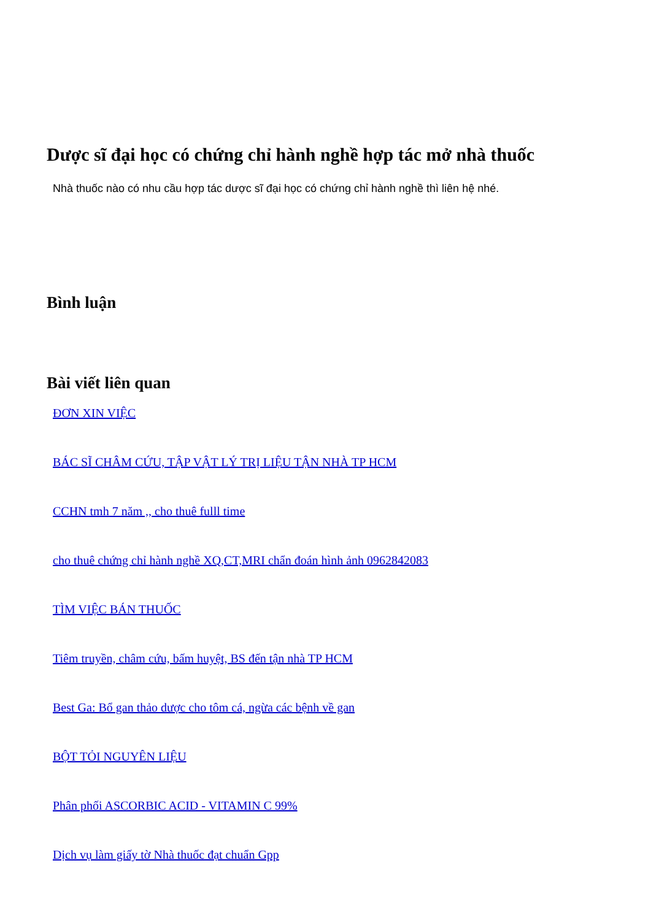Dược sĩ đại học có chứng chỉ hành nghề hợp tác mở nhà thuốc
Nhà thuốc nào có nhu cầu hợp tác dược sĩ đại học có chứng chỉ hành nghề thì liên hệ nhé.
Bình luận
Bài viết liên quan
ĐƠN XIN VIỆC
BÁC SĨ CHÂM CỨU, TẬP VẬT LÝ TRỊ LIỆU TẬN NHÀ TP HCM
CCHN tmh 7 năm ,, cho thuê fulll time
cho thuê chứng chỉ hành nghề XQ,CT,MRI chẩn đoán hình ảnh 0962842083
TÌM VIỆC BÁN THUỐC
Tiêm truyền, châm cứu, bấm huyệt, BS đến tận nhà TP HCM
Best Ga: Bổ gan thảo dược cho tôm cá, ngừa các bệnh về gan
BỘT TỎI NGUYÊN LIỆU
Phân phối ASCORBIC ACID - VITAMIN C 99%
Dịch vụ làm giấy tờ Nhà thuốc đạt chuẩn Gpp